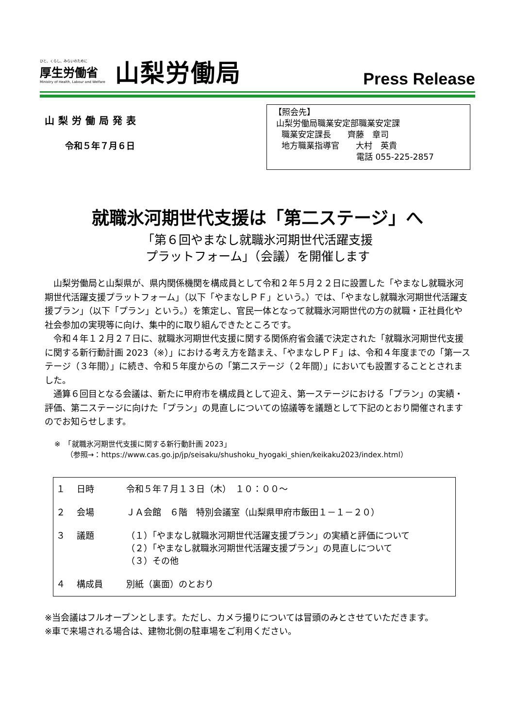ひと、くらし、みらいのために
厚生労働省
Ministry of Health, Labour and Welfare
山梨労働局
Press Release
山梨労働局発表
令和５年７月６日
【照会先】
山梨労働局職業安定部職業安定課
職業安定課長　　齊藤　章司
地方職業指導官　　大村　英貴
電話 055-225-2857
就職氷河期世代支援は「第二ステージ」へ
「第６回やまなし就職氷河期世代活躍支援
プラットフォーム」（会議）を開催します
山梨労働局と山梨県が、県内関係機関を構成員として令和２年５月２２日に設置した「やまなし就職氷河期世代活躍支援プラットフォーム」（以下「やまなしＰＦ」という。）では、「やまなし就職氷河期世代活躍支援プラン」（以下「プラン」という。）を策定し、官民一体となって就職氷河期世代の方の就職・正社員化や社会参加の実現等に向け、集中的に取り組んできたところです。
令和４年１２月２７日に、就職氷河期世代支援に関する関係府省会議で決定された「就職氷河期世代支援に関する新行動計画 2023（※）」における考え方を踏まえ、「やまなしＰＦ」は、令和４年度までの「第一ステージ（３年間）」に続き、令和５年度からの「第二ステージ（２年間）」においても設置することとされました。
通算６回目となる会議は、新たに甲府市を構成員として迎え、第一ステージにおける「プラン」の実績・評価、第二ステージに向けた「プラン」の見直しについての協議等を議題として下記のとおり開催されますのでお知らせします。
※　「就職氷河期世代支援に関する新行動計画 2023」
（参照→：https://www.cas.go.jp/jp/seisaku/shushoku_hyogaki_shien/keikaku2023/index.html）
| １ | 日時 | 令和５年７月１３日（木） １０：００～ |
| ２ | 会場 | ＪＡ会館 ６階 特別会議室（山梨県甲府市飯田１－１－２０） |
| ３ | 議題 | （１）「やまなし就職氷河期世代活躍支援プラン」の実績と評価について （２）「やまなし就職氷河期世代活躍支援プラン」の見直しについて （３）その他 |
| ４ | 構成員 | 別紙（裏面）のとおり |
※当会議はフルオープンとします。ただし、カメラ撮りについては冒頭のみとさせていただきます。
※車で来場される場合は、建物北側の駐車場をご利用ください。